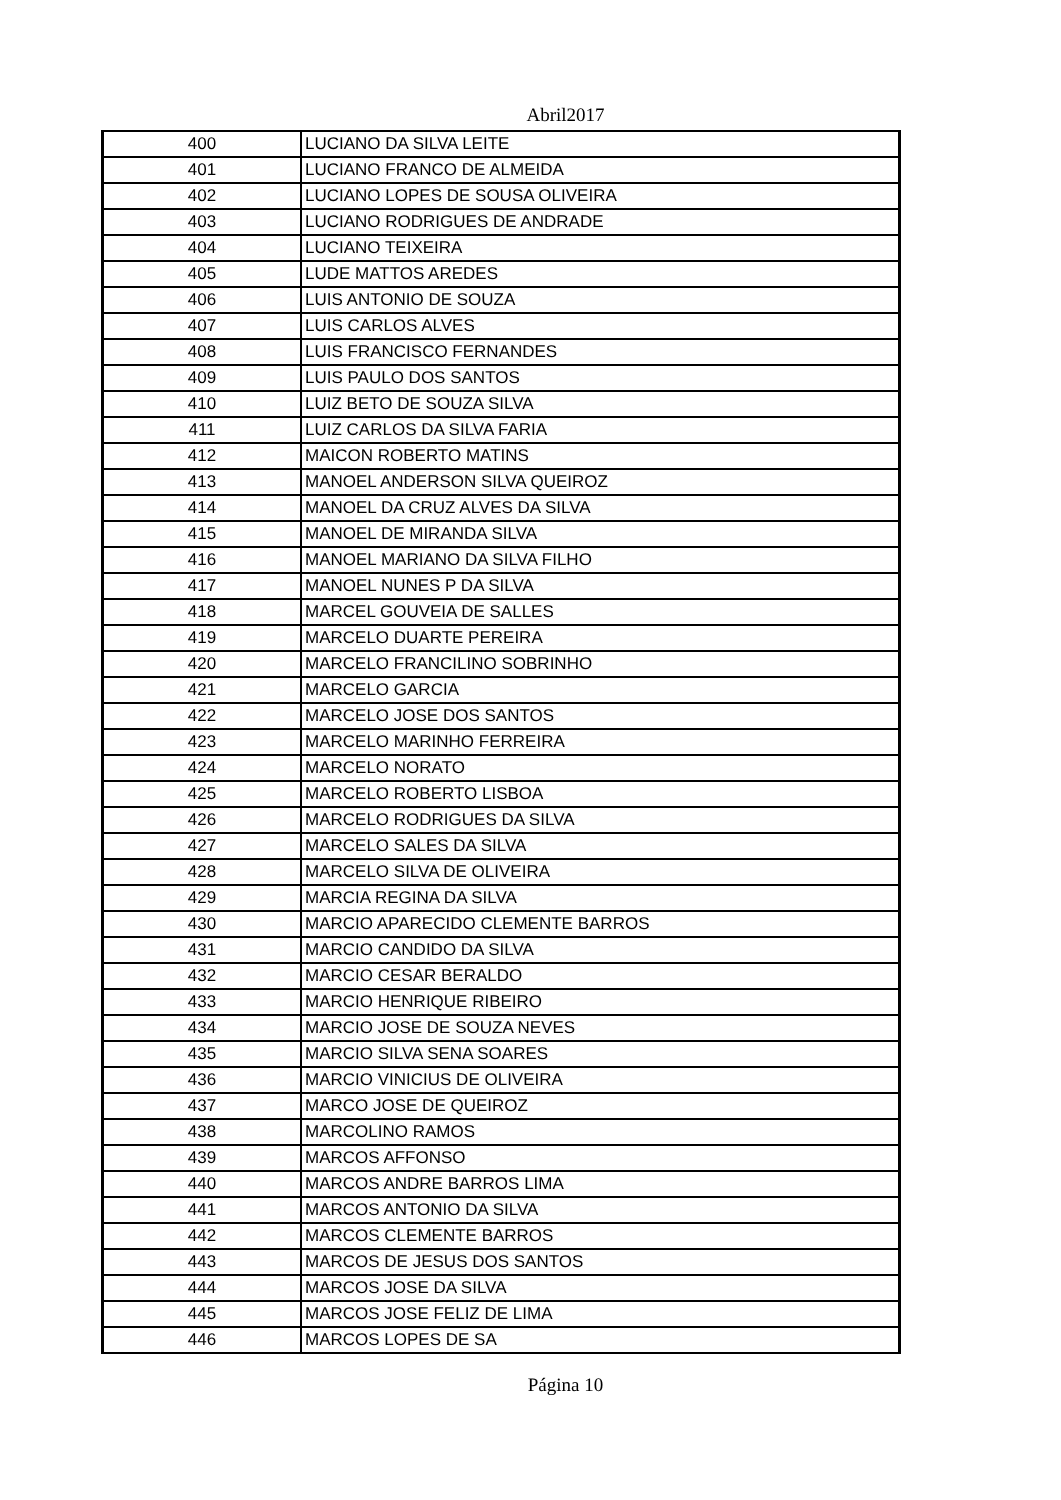Abril2017
| 400 | LUCIANO DA SILVA LEITE |
| 401 | LUCIANO FRANCO DE ALMEIDA |
| 402 | LUCIANO LOPES DE SOUSA OLIVEIRA |
| 403 | LUCIANO RODRIGUES DE ANDRADE |
| 404 | LUCIANO TEIXEIRA |
| 405 | LUDE MATTOS AREDES |
| 406 | LUIS ANTONIO DE SOUZA |
| 407 | LUIS CARLOS ALVES |
| 408 | LUIS FRANCISCO FERNANDES |
| 409 | LUIS PAULO DOS SANTOS |
| 410 | LUIZ BETO DE SOUZA SILVA |
| 411 | LUIZ CARLOS DA SILVA FARIA |
| 412 | MAICON ROBERTO MATINS |
| 413 | MANOEL ANDERSON SILVA QUEIROZ |
| 414 | MANOEL DA CRUZ ALVES DA SILVA |
| 415 | MANOEL DE MIRANDA SILVA |
| 416 | MANOEL MARIANO DA SILVA FILHO |
| 417 | MANOEL NUNES P DA SILVA |
| 418 | MARCEL GOUVEIA DE SALLES |
| 419 | MARCELO DUARTE PEREIRA |
| 420 | MARCELO FRANCILINO SOBRINHO |
| 421 | MARCELO GARCIA |
| 422 | MARCELO JOSE DOS SANTOS |
| 423 | MARCELO MARINHO FERREIRA |
| 424 | MARCELO NORATO |
| 425 | MARCELO ROBERTO LISBOA |
| 426 | MARCELO RODRIGUES DA SILVA |
| 427 | MARCELO SALES DA SILVA |
| 428 | MARCELO SILVA DE OLIVEIRA |
| 429 | MARCIA REGINA DA SILVA |
| 430 | MARCIO APARECIDO CLEMENTE BARROS |
| 431 | MARCIO CANDIDO DA SILVA |
| 432 | MARCIO CESAR BERALDO |
| 433 | MARCIO HENRIQUE RIBEIRO |
| 434 | MARCIO JOSE DE SOUZA NEVES |
| 435 | MARCIO SILVA SENA SOARES |
| 436 | MARCIO VINICIUS DE OLIVEIRA |
| 437 | MARCO JOSE DE QUEIROZ |
| 438 | MARCOLINO RAMOS |
| 439 | MARCOS AFFONSO |
| 440 | MARCOS ANDRE BARROS LIMA |
| 441 | MARCOS ANTONIO DA SILVA |
| 442 | MARCOS CLEMENTE BARROS |
| 443 | MARCOS DE JESUS DOS SANTOS |
| 444 | MARCOS JOSE DA SILVA |
| 445 | MARCOS JOSE FELIZ DE LIMA |
| 446 | MARCOS LOPES DE SA |
Página 10